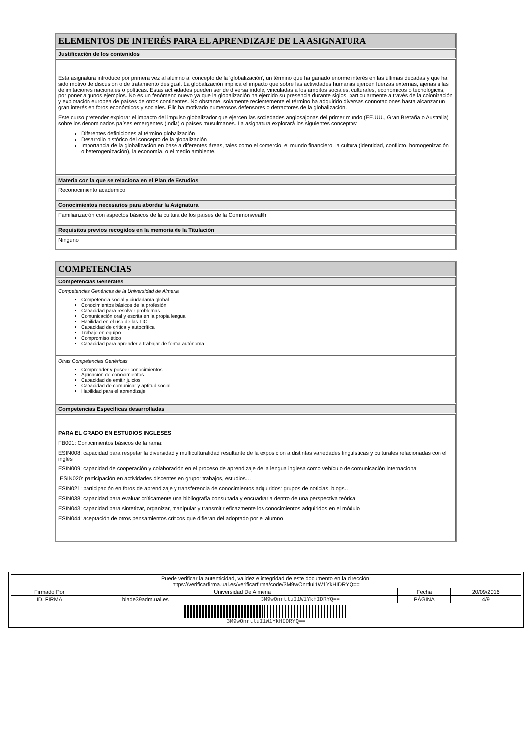ELEMENTOS DE INTERÉS PARA EL APRENDIZAJE DE LA ASIGNATURA
Justificación de los contenidos
Esta asignatura introduce por primera vez al alumno al concepto de la 'globalización', un término que ha ganado enorme interés en las últimas décadas y que ha sido motivo de discusión o de tratamiento desigual. La globalización implica el impacto que sobre las actividades humanas ejercen fuerzas externas, ajenas a las delimitaciones nacionales o políticas. Estas actividades pueden ser de diversa índole, vinculadas a los ámbitos sociales, culturales, económicos o tecnológicos, por poner algunos ejemplos. No es un fenómeno nuevo ya que la globalización ha ejercido su presencia durante siglos, particularmente a través de la colonización y explotación europea de países de otros continentes. No obstante, solamente recientemente el término ha adquirido diversas connotaciones hasta alcanzar un gran interés en foros económicos y sociales. Ello ha motivado numerosos defensores o detractores de la globalización.
Este curso pretender explorar el impacto del impulso globalizador que ejercen las sociedades anglosajonas del primer mundo (EE.UU., Gran Bretaña o Australia) sobre los denominados países emergentes (India) o países musulmanes. La asignatura explorará los siguientes conceptos:
Diferentes definiciones al término globalización
Desarrollo histórico del concepto de la globalización
Importancia de la globalización en base a diferentes áreas, tales como el comercio, el mundo financiero, la cultura (identidad, conflicto, homogenización o heterogenización), la economía, o el medio ambiente.
Materia con la que se relaciona en el Plan de Estudios
Reconocimiento académico
Conocimientos necesarios para abordar la Asignatura
Familiarización con aspectos básicos de la cultura de los países de la Commonwealth
Requisitos previos recogidos en la memoria de la Titulación
Ninguno
COMPETENCIAS
Competencias Generales
Competencias Genéricas de la Universidad de Almería
Competencia social y ciudadanía global
Conocimientos básicos de la profesión
Capacidad para resolver problemas
Comunicación oral y escrita en la propia lengua
Habilidad en el uso de las TIC
Capacidad de crítica y autocrítica
Trabajo en equipo
Compromiso ético
Capacidad para aprender a trabajar de forma autónoma
Otras Competencias Genéricas
Comprender y poseer conocimientos
Aplicación de conocimientos
Capacidad de emitir juicios
Capacidad de comunicar y aptitud social
Habilidad para el aprendizaje
Competencias Específicas desarrolladas
PARA EL GRADO EN ESTUDIOS INGLESES
FB001: Conocimientos básicos de la rama:
ESIN008: capacidad para respetar la diversidad y multiculturalidad resultante de la exposición a distintas variedades lingüísticas y culturales relacionadas con el inglés
ESIN009: capacidad de cooperación y colaboración en el proceso de aprendizaje de la lengua inglesa como vehículo de comunicación internacional
ESIN020: participación en actividades discentes en grupo: trabajos, estudios…
ESIN021: participación en foros de aprendizaje y transferencia de conocimientos adquiridos: grupos de noticias, blogs…
ESIN038: capacidad para evaluar críticamente una bibliografía consultada y encuadrarla dentro de una perspectiva teórica
ESIN043: capacidad para sintetizar, organizar, manipular y transmitir eficazmente los conocimientos adquiridos en el módulo
ESIN044: aceptación de otros pensamientos críticos que difieran del adoptado por el alumno
| Puede verificar la autenticidad, validez e integridad de este documento en la dirección: https://verificarfirma.ual.es/verificarfirma/code/3M9wOnrtluI1W1YkHIDRYQ== | | | | |
| Firmado Por | Universidad De Almeria | | Fecha | 20/09/2016 |
| ID. FIRMA | blade39adm.ual.es | 3M9wOnrtluI1W1YkHIDRYQ== | PÁGINA | 4/9 |
| 3M9wOnrtluI1W1YkHIDRYQ== | | | | |